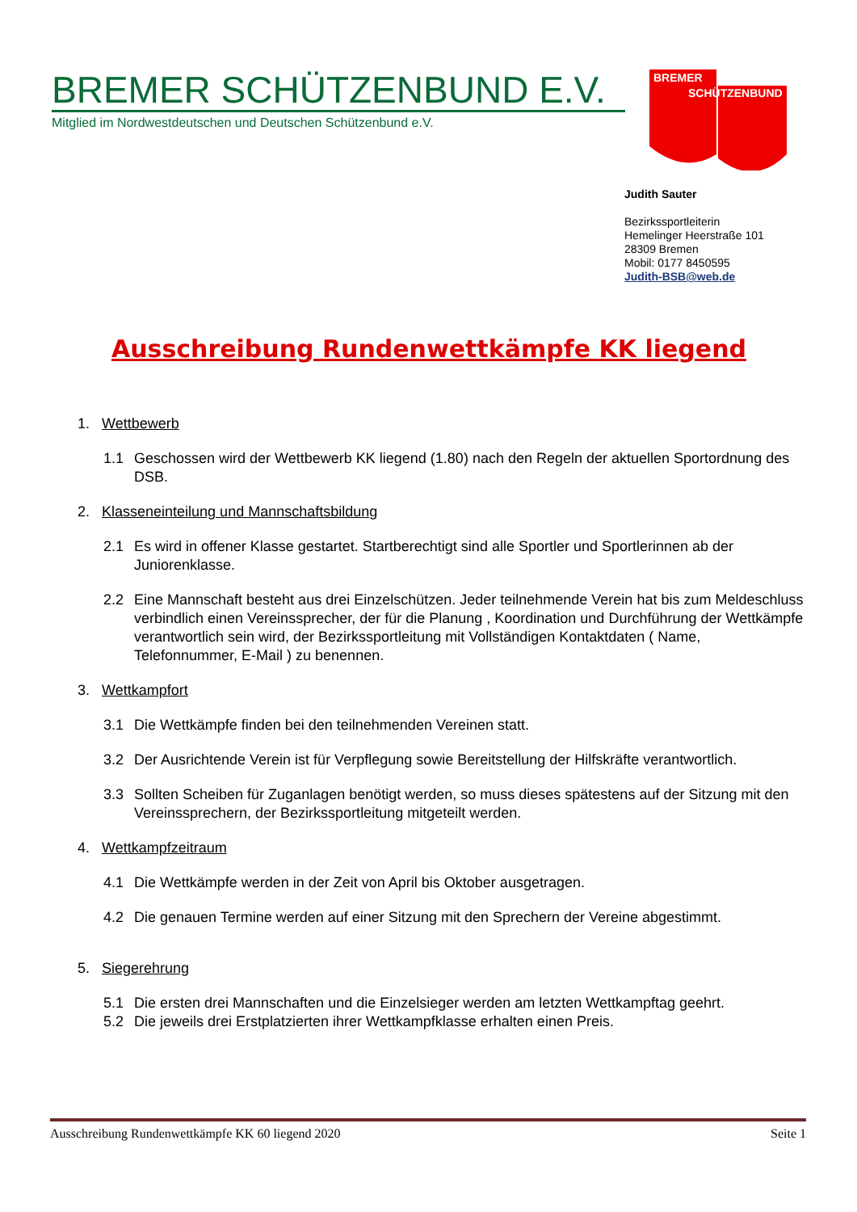BREMER SCHÜTZENBUND E.V.
Mitglied im Nordwestdeutschen und Deutschen Schützenbund e.V.
BREMER
SCHÜTZENBUND
Judith Sauter
Bezirkssportleiterin
Hemelinger Heerstraße 101
28309 Bremen
Mobil: 0177 8450595
Judith-BSB@web.de
Ausschreibung Rundenwettkämpfe KK liegend
1. Wettbewerb
1.1 Geschossen wird der Wettbewerb KK liegend (1.80) nach den Regeln der aktuellen Sportordnung des DSB.
2. Klasseneinteilung und Mannschaftsbildung
2.1 Es wird in offener Klasse gestartet. Startberechtigt sind alle Sportler und Sportlerinnen ab der Juniorenklasse.
2.2 Eine Mannschaft besteht aus drei Einzelschützen. Jeder teilnehmende Verein hat bis zum Meldeschluss verbindlich einen Vereinssprecher, der für die Planung , Koordination und Durchführung der Wettkämpfe verantwortlich sein wird, der Bezirkssportleitung mit Vollständigen Kontaktdaten ( Name, Telefonnummer, E-Mail ) zu benennen.
3. Wettkampfort
3.1 Die Wettkämpfe finden bei den teilnehmenden Vereinen statt.
3.2 Der Ausrichtende Verein ist für Verpflegung sowie Bereitstellung der Hilfskräfte verantwortlich.
3.3 Sollten Scheiben für Zuganlagen benötigt werden, so muss dieses spätestens auf der Sitzung mit den Vereinssprechern, der Bezirkssportleitung mitgeteilt werden.
4. Wettkampfzeitraum
4.1 Die Wettkämpfe werden in der Zeit von April bis Oktober ausgetragen.
4.2 Die genauen Termine werden auf einer Sitzung mit den Sprechern der Vereine abgestimmt.
5. Siegerehrung
5.1 Die ersten drei Mannschaften und die Einzelsieger werden am letzten Wettkampftag geehrt.
5.2 Die jeweils drei Erstplatzierten ihrer Wettkampfklasse erhalten einen Preis.
Ausschreibung Rundenwettkämpfe KK 60 liegend 2020 Seite 1